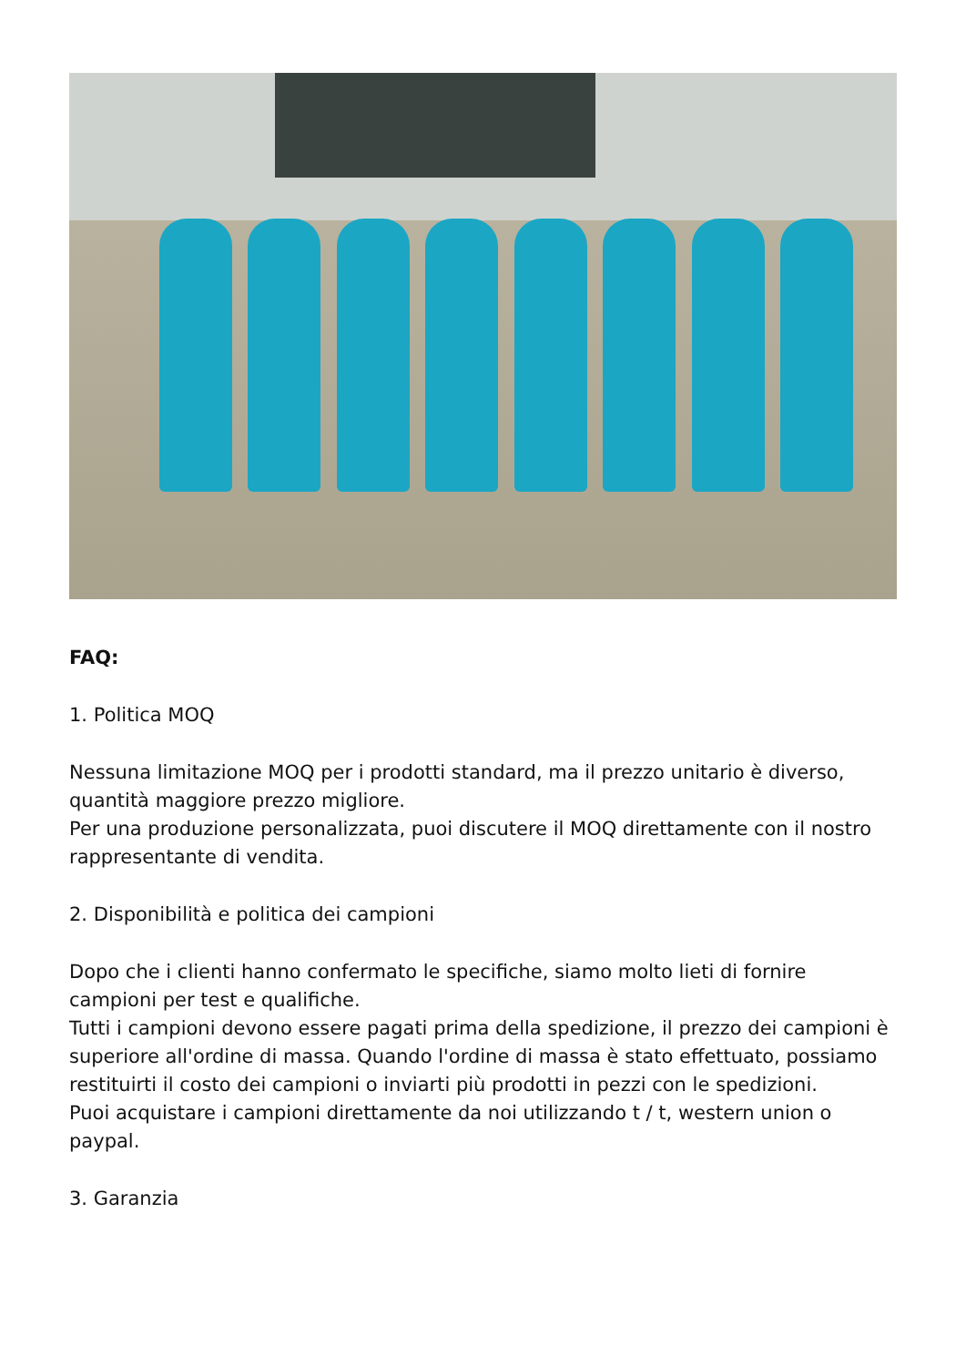FAQ:
1. Politica MOQ
Nessuna limitazione MOQ per i prodotti standard, ma il prezzo unitario è diverso, quantità maggiore prezzo migliore.
Per una produzione personalizzata, puoi discutere il MOQ direttamente con il nostro rappresentante di vendita.
2. Disponibilità e politica dei campioni
Dopo che i clienti hanno confermato le specifiche, siamo molto lieti di fornire campioni per test e qualifiche.
Tutti i campioni devono essere pagati prima della spedizione, il prezzo dei campioni è superiore all'ordine di massa. Quando l'ordine di massa è stato effettuato, possiamo restituirti il costo dei campioni o inviarti più prodotti in pezzi con le spedizioni.
Puoi acquistare i campioni direttamente da noi utilizzando t / t, western union o paypal.
3. Garanzia